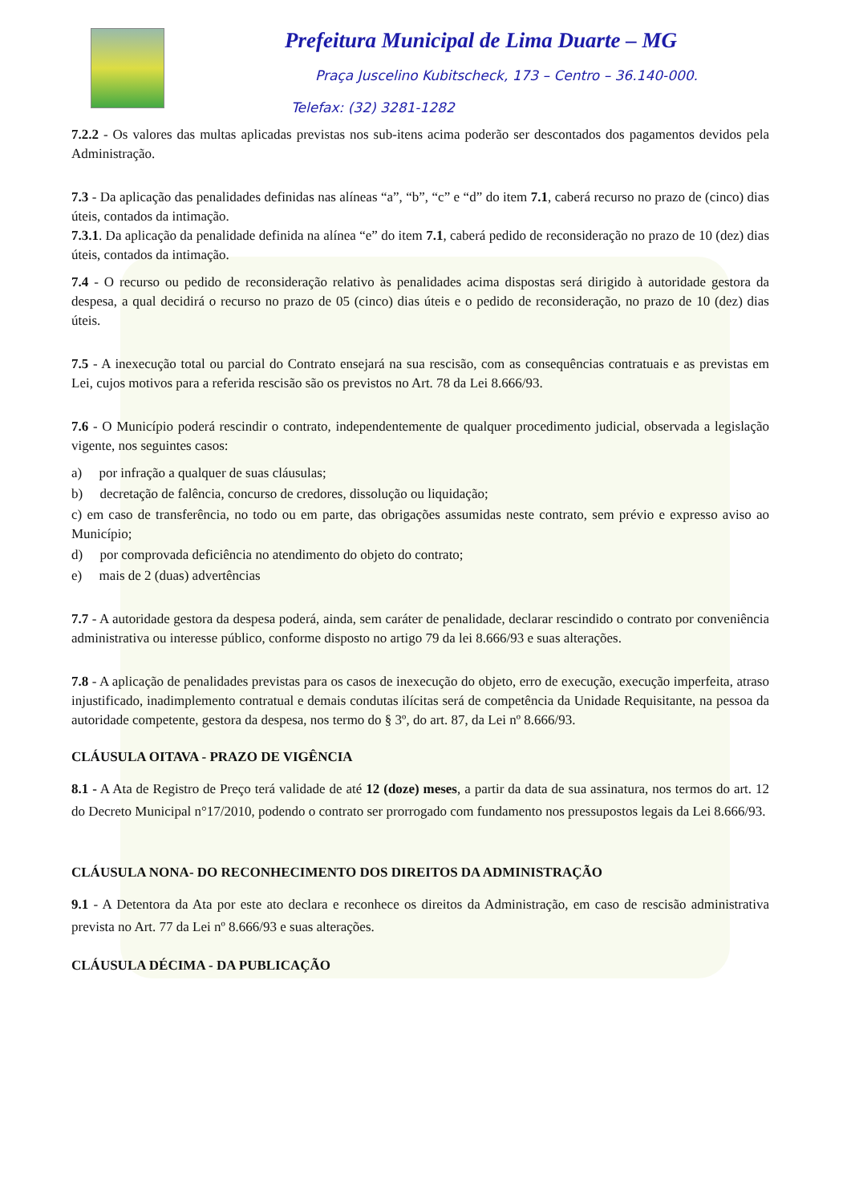Prefeitura Municipal de Lima Duarte – MG
Praça Juscelino Kubitscheck, 173 – Centro – 36.140-000.
Telefax: (32) 3281-1282
7.2.2 - Os valores das multas aplicadas previstas nos sub-itens acima poderão ser descontados dos pagamentos devidos pela Administração.
7.3 - Da aplicação das penalidades definidas nas alíneas “a”, “b”, “c” e “d” do item 7.1, caberá recurso no prazo de (cinco) dias úteis, contados da intimação.
7.3.1. Da aplicação da penalidade definida na alínea “e” do item 7.1, caberá pedido de reconsideração no prazo de 10 (dez) dias úteis, contados da intimação.
7.4 - O recurso ou pedido de reconsideração relativo às penalidades acima dispostas será dirigido à autoridade gestora da despesa, a qual decidirá o recurso no prazo de 05 (cinco) dias úteis e o pedido de reconsideração, no prazo de 10 (dez) dias úteis.
7.5 - A inexecução total ou parcial do Contrato ensejará na sua rescisão, com as consequências contratuais e as previstas em Lei, cujos motivos para a referida rescisão são os previstos no Art. 78 da Lei 8.666/93.
7.6 - O Município poderá rescindir o contrato, independentemente de qualquer procedimento judicial, observada a legislação vigente, nos seguintes casos:
a) por infração a qualquer de suas cláusulas;
b) decretação de falência, concurso de credores, dissolução ou liquidação;
c) em caso de transferência, no todo ou em parte, das obrigações assumidas neste contrato, sem prévio e expresso aviso ao Município;
d) por comprovada deficiência no atendimento do objeto do contrato;
e) mais de 2 (duas) advertências
7.7 - A autoridade gestora da despesa poderá, ainda, sem caráter de penalidade, declarar rescindido o contrato por conveniência administrativa ou interesse público, conforme disposto no artigo 79 da lei 8.666/93 e suas alterações.
7.8 - A aplicação de penalidades previstas para os casos de inexecução do objeto, erro de execução, execução imperfeita, atraso injustificado, inadimplemento contratual e demais condutas ilícitas será de competência da Unidade Requisitante, na pessoa da autoridade competente, gestora da despesa, nos termo do § 3º, do art. 87, da Lei nº 8.666/93.
CLÁUSULA OITAVA - PRAZO DE VIGÊNCIA
8.1 - A Ata de Registro de Preço terá validade de até 12 (doze) meses, a partir da data de sua assinatura, nos termos do art. 12 do Decreto Municipal n°17/2010, podendo o contrato ser prorrogado com fundamento nos pressupostos legais da Lei 8.666/93.
CLÁUSULA NONA- DO RECONHECIMENTO DOS DIREITOS DA ADMINISTRAÇÃO
9.1 - A Detentora da Ata por este ato declara e reconhece os direitos da Administração, em caso de rescisão administrativa prevista no Art. 77 da Lei nº 8.666/93 e suas alterações.
CLÁUSULA DÉCIMA - DA PUBLICAÇÃO